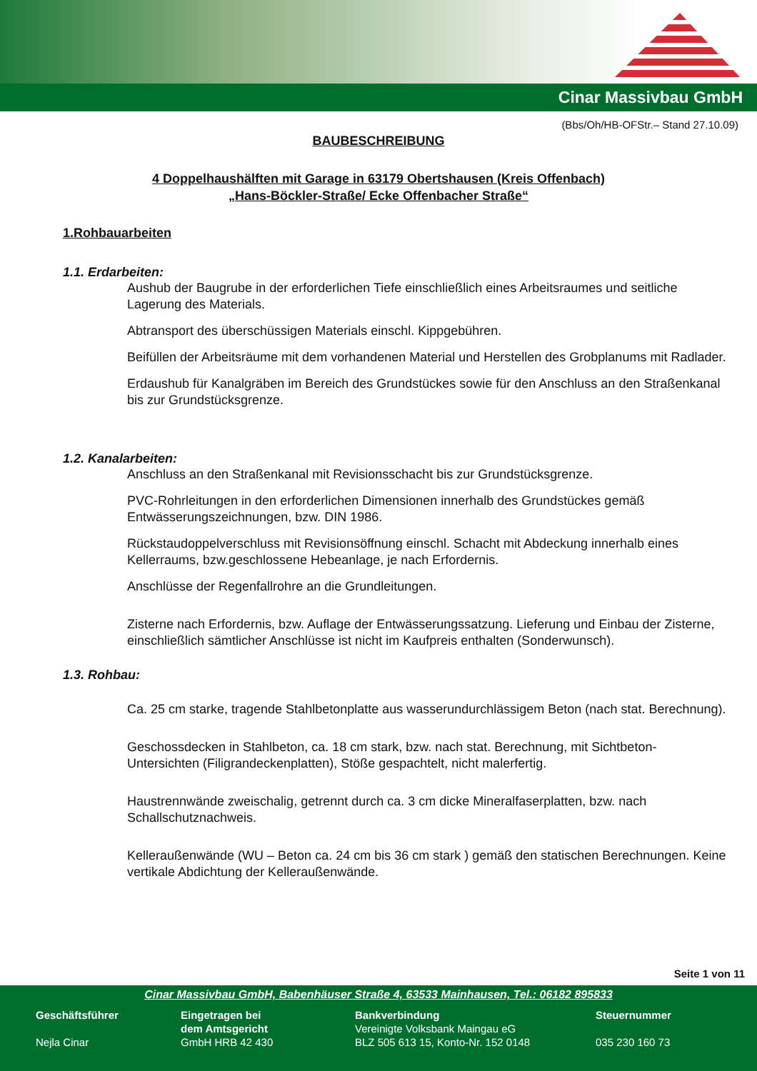Cinar Massivbau GmbH
(Bbs/Oh/HB-OFStr.– Stand 27.10.09)
BAUBESCHREIBUNG
4 Doppelhaushälften mit Garage in 63179 Obertshausen (Kreis Offenbach)
„Hans-Böckler-Straße/ Ecke Offenbacher Straße“
1.Rohbauarbeiten
1.1. Erdarbeiten:
Aushub der Baugrube in der erforderlichen Tiefe einschließlich eines Arbeitsraumes und seitliche Lagerung des Materials.
Abtransport des überschüssigen Materials einschl. Kippgebühren.
Beifüllen der Arbeitsräume mit dem vorhandenen Material und Herstellen des Grobplanums mit Radlader.
Erdaushub für Kanalgräben im Bereich des Grundstückes sowie für den Anschluss an den Straßenkanal bis zur Grundstücksgrenze.
1.2. Kanalarbeiten:
Anschluss an den Straßenkanal mit Revisionsschacht bis zur Grundstücksgrenze.
PVC-Rohrleitungen in den erforderlichen Dimensionen innerhalb des Grundstückes gemäß Entwässerungszeichnungen, bzw. DIN 1986.
Rückstaudoppelverschluss mit Revisionsöffnung einschl. Schacht mit Abdeckung innerhalb eines Kellerraums, bzw.geschlossene Hebeanlage, je nach Erfordernis.
Anschlüsse der Regenfallrohre an die Grundleitungen.
Zisterne nach Erfordernis, bzw. Auflage der Entwässerungssatzung. Lieferung und Einbau der Zisterne, einschließlich sämtlicher Anschlüsse ist nicht im Kaufpreis enthalten (Sonderwunsch).
1.3. Rohbau:
Ca. 25 cm starke, tragende Stahlbetonplatte aus wasserundurchlässigem Beton (nach stat. Berechnung).
Geschossdecken in Stahlbeton, ca. 18 cm stark, bzw. nach stat. Berechnung, mit Sichtbeton- Untersichten (Filigrandeckenplatten), Stöße gespachtelt, nicht malerfertig.
Haustrennwände zweischalig, getrennt durch ca. 3 cm dicke Mineralfaserplatten, bzw. nach Schallschutznachweis.
Kelleraußenwände (WU – Beton ca. 24 cm bis 36 cm stark ) gemäß den statischen Berechnungen. Keine vertikale Abdichtung der Kelleraußenwände.
Seite 1 von 11
Cinar Massivbau GmbH, Babenhäuser Straße 4, 63533 Mainhausen, Tel.: 06182 895833
Geschäftsführer
Nejla Cinar Eingetragen bei
dem Amtsgericht
GmbH HRB 42 430 Bankverbindung
Vereinigte Volksbank Maingau eG
BLZ 505 613 15, Konto-Nr. 152 0148 Steuernummer
035 230 160 73